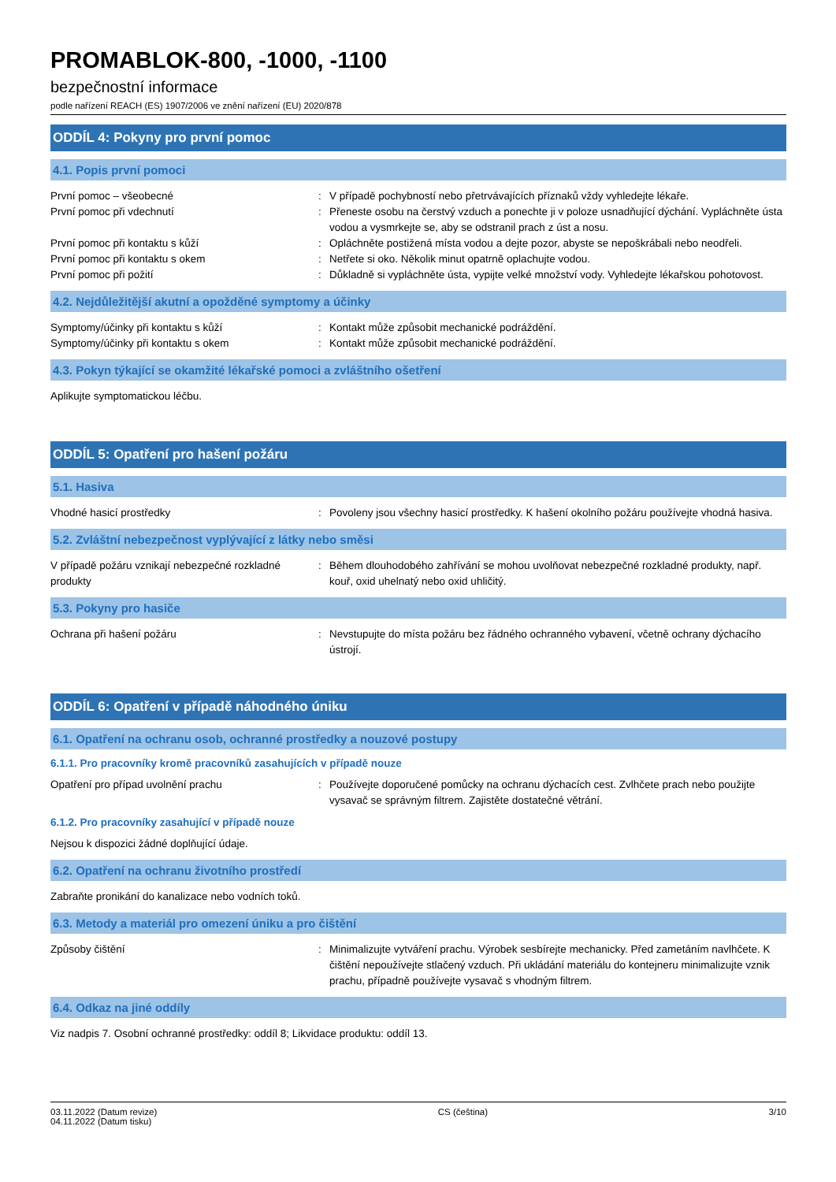PROMABLOK-800, -1000, -1100
bezpečnostní informace
podle nařízení REACH (ES) 1907/2006 ve znění nařízení (EU) 2020/878
ODDÍL 4: Pokyny pro první pomoc
4.1. Popis první pomoci
První pomoc – všeobecné : V případě pochybností nebo přetrvávajících příznaků vždy vyhledejte lékaře.
První pomoc při vdechnutí : Přeneste osobu na čerstvý vzduch a ponechte ji v poloze usnadňující dýchání. Vypláchněte ústa vodou a vysmrkejte se, aby se odstranil prach z úst a nosu.
První pomoc při kontaktu s kůží : Opláchněte postižená místa vodou a dejte pozor, abyste se nepoškrábali nebo neodřeli.
První pomoc při kontaktu s okem : Netřete si oko. Několik minut opatrně oplachujte vodou.
První pomoc při požití : Důkladně si vypláchněte ústa, vypijte velké množství vody. Vyhledejte lékařskou pohotovost.
4.2. Nejdůležitější akutní a opožděné symptomy a účinky
Symptomy/účinky při kontaktu s kůží : Kontakt může způsobit mechanické podráždění.
Symptomy/účinky při kontaktu s okem : Kontakt může způsobit mechanické podráždění.
4.3. Pokyn týkající se okamžité lékařské pomoci a zvláštního ošetření
Aplikujte symptomatickou léčbu.
ODDÍL 5: Opatření pro hašení požáru
5.1. Hasiva
Vhodné hasicí prostředky : Povoleny jsou všechny hasicí prostředky. K hašení okolního požáru používejte vhodná hasiva.
5.2. Zvláštní nebezpečnost vyplývající z látky nebo směsi
V případě požáru vznikají nebezpečné rozkladné produkty
: Během dlouhodobého zahřívání se mohou uvolňovat nebezpečné rozkladné produkty, např. kouř, oxid uhelnatý nebo oxid uhličitý.
5.3. Pokyny pro hasiče
Ochrana při hašení požáru : Nevstupujte do místa požáru bez řádného ochranného vybavení, včetně ochrany dýchacího ústrojí.
ODDÍL 6: Opatření v případě náhodného úniku
6.1. Opatření na ochranu osob, ochranné prostředky a nouzové postupy
6.1.1. Pro pracovníky kromě pracovníků zasahujících v případě nouze
Opatření pro případ uvolnění prachu : Používejte doporučené pomůcky na ochranu dýchacích cest. Zvlhčete prach nebo použijte vysavač se správným filtrem. Zajistěte dostatečné větrání.
6.1.2. Pro pracovníky zasahující v případě nouze
Nejsou k dispozici žádné doplňující údaje.
6.2. Opatření na ochranu životního prostředí
Zabraňte pronikání do kanalizace nebo vodních toků.
6.3. Metody a materiál pro omezení úniku a pro čištění
Způsoby čištění : Minimalizujte vytváření prachu. Výrobek sesbírejte mechanicky. Před zametáním navlhčete. K čištění nepoužívejte stlačený vzduch. Při ukládání materiálu do kontejneru minimalizujte vznik prachu, případně používejte vysavač s vhodným filtrem.
6.4. Odkaz na jiné oddíly
Viz nadpis 7. Osobní ochranné prostředky: oddíl 8; Likvidace produktu: oddíl 13.
03.11.2022 (Datum revize)
04.11.2022 (Datum tisku)
CS (čeština) 3/10